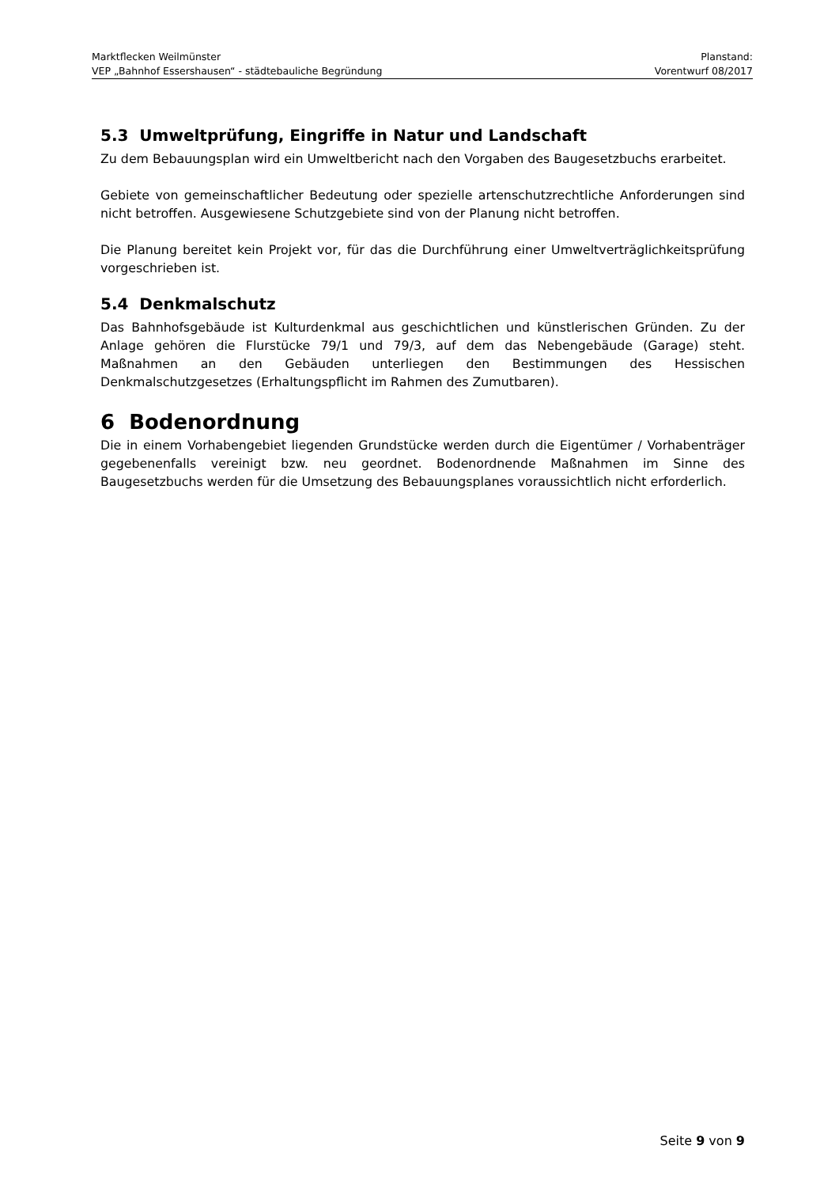Marktflecken Weilmünster Planstand:
VEP „Bahnhof Essershausen“ - städtebauliche Begründung Vorentwurf 08/2017
5.3 Umweltprüfung, Eingriffe in Natur und Landschaft
Zu dem Bebauungsplan wird ein Umweltbericht nach den Vorgaben des Baugesetzbuchs erarbeitet.
Gebiete von gemeinschaftlicher Bedeutung oder spezielle artenschutzrechtliche Anforderungen sind nicht betroffen. Ausgewiesene Schutzgebiete sind von der Planung nicht betroffen.
Die Planung bereitet kein Projekt vor, für das die Durchführung einer Umweltverträglichkeitsprüfung vorgeschrieben ist.
5.4 Denkmalschutz
Das Bahnhofsgebäude ist Kulturdenkmal aus geschichtlichen und künstlerischen Gründen. Zu der Anlage gehören die Flurstücke 79/1 und 79/3, auf dem das Nebengebäude (Garage) steht. Maßnahmen an den Gebäuden unterliegen den Bestimmungen des Hessischen Denkmalschutzgesetzes (Erhaltungspflicht im Rahmen des Zumutbaren).
6 Bodenordnung
Die in einem Vorhabengebiet liegenden Grundstücke werden durch die Eigentümer / Vorhabenträger gegebenenfalls vereinigt bzw. neu geordnet. Bodenordnende Maßnahmen im Sinne des Baugesetzbuchs werden für die Umsetzung des Bebauungsplanes voraussichtlich nicht erforderlich.
Seite 9 von 9